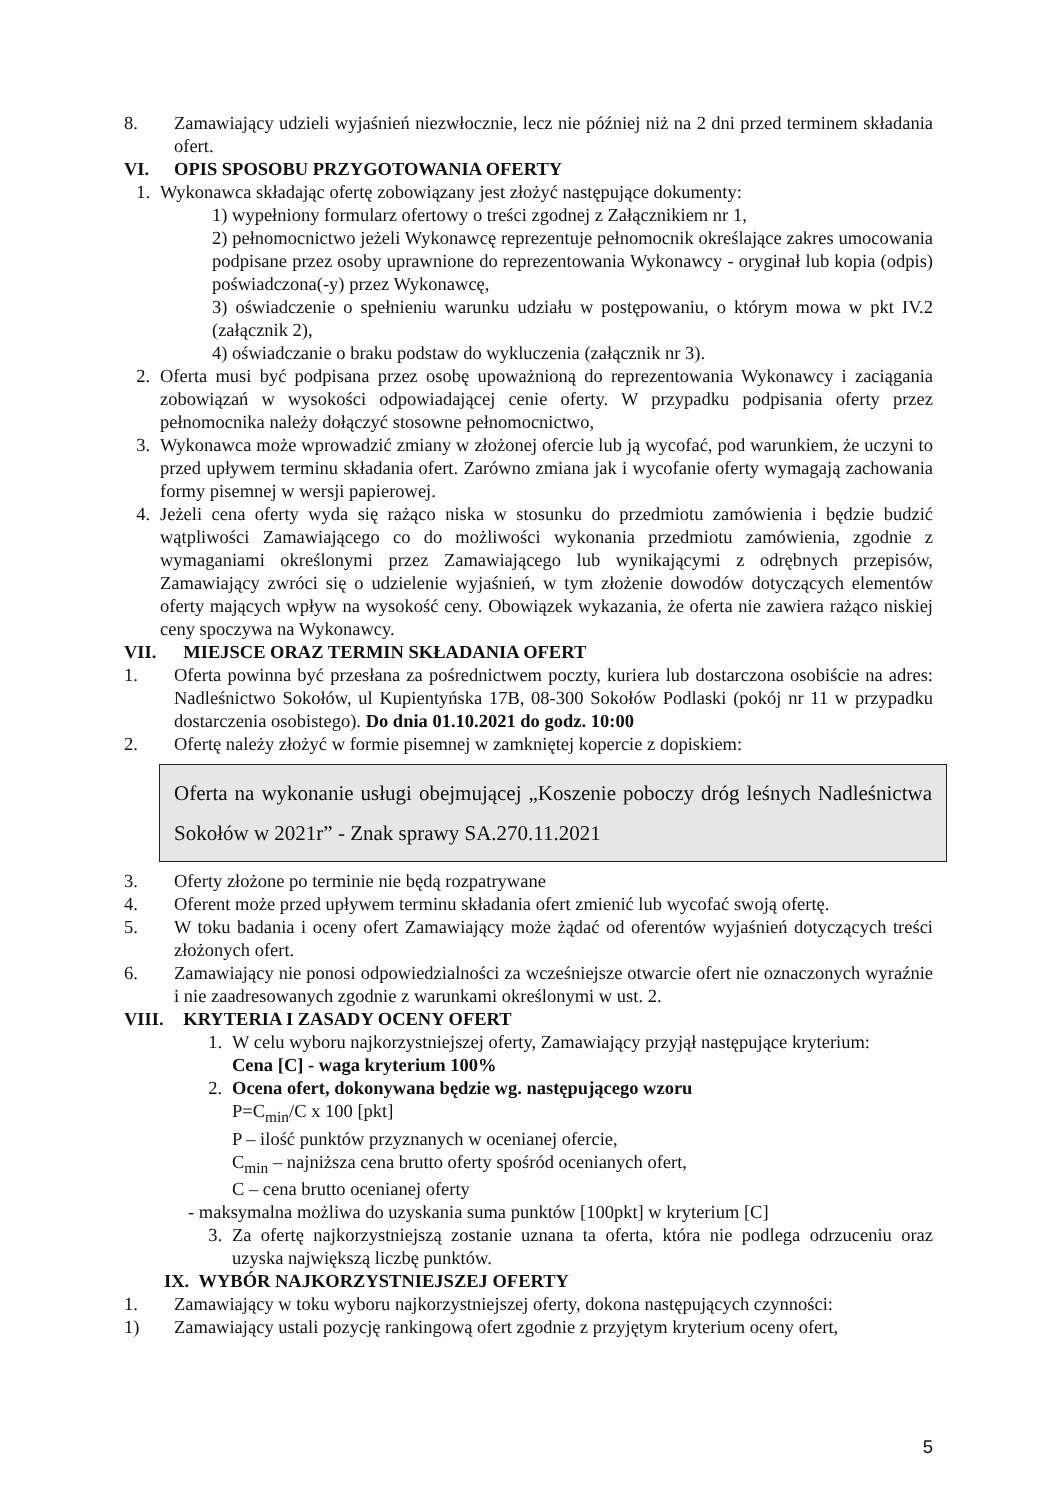8. Zamawiający udzieli wyjaśnień niezwłocznie, lecz nie później niż na 2 dni przed terminem składania ofert.
VI. OPIS SPOSOBU PRZYGOTOWANIA OFERTY
1. Wykonawca składając ofertę zobowiązany jest złożyć następujące dokumenty:
1) wypełniony formularz ofertowy o treści zgodnej z Załącznikiem nr 1,
2) pełnomocnictwo jeżeli Wykonawcę reprezentuje pełnomocnik określające zakres umocowania podpisane przez osoby uprawnione do reprezentowania Wykonawcy - oryginał lub kopia (odpis) poświadczona(-y) przez Wykonawcę,
3) oświadczenie o spełnieniu warunku udziału w postępowaniu, o którym mowa w pkt IV.2 (załącznik 2),
4) oświadczanie o braku podstaw do wykluczenia (załącznik nr 3).
2. Oferta musi być podpisana przez osobę upoważnioną do reprezentowania Wykonawcy i zaciągania zobowiązań w wysokości odpowiadającej cenie oferty. W przypadku podpisania oferty przez pełnomocnika należy dołączyć stosowne pełnomocnictwo,
3. Wykonawca może wprowadzić zmiany w złożonej ofercie lub ją wycofać, pod warunkiem, że uczyni to przed upływem terminu składania ofert. Zarówno zmiana jak i wycofanie oferty wymagają zachowania formy pisemnej w wersji papierowej.
4. Jeżeli cena oferty wyda się rażąco niska w stosunku do przedmiotu zamówienia i będzie budzić wątpliwości Zamawiającego co do możliwości wykonania przedmiotu zamówienia, zgodnie z wymaganiami określonymi przez Zamawiającego lub wynikającymi z odrębnych przepisów, Zamawiający zwróci się o udzielenie wyjaśnień, w tym złożenie dowodów dotyczących elementów oferty mających wpływ na wysokość ceny. Obowiązek wykazania, że oferta nie zawiera rażąco niskiej ceny spoczywa na Wykonawcy.
VII. MIEJSCE ORAZ TERMIN SKŁADANIA OFERT
1. Oferta powinna być przesłana za pośrednictwem poczty, kuriera lub dostarczona osobiście na adres: Nadleśnictwo Sokołów, ul Kupientyńska 17B, 08-300 Sokołów Podlaski (pokój nr 11 w przypadku dostarczenia osobistego). Do dnia 01.10.2021 do godz. 10:00
2. Ofertę należy złożyć w formie pisemnej w zamkniętej kopercie z dopiskiem:
Oferta na wykonanie usługi obejmującej „Koszenie poboczy dróg leśnych Nadleśnictwa Sokołów w 2021r” - Znak sprawy SA.270.11.2021
3. Oferty złożone po terminie nie będą rozpatrywane
4. Oferent może przed upływem terminu składania ofert zmienić lub wycofać swoją ofertę.
5. W toku badania i oceny ofert Zamawiający może żądać od oferentów wyjaśnień dotyczących treści złożonych ofert.
6. Zamawiający nie ponosi odpowiedzialności za wcześniejsze otwarcie ofert nie oznaczonych wyraźnie i nie zaadresowanych zgodnie z warunkami określonymi w ust. 2.
VIII.
KRYTERIA I ZASADY OCENY OFERT
1. W celu wyboru najkorzystniejszej oferty, Zamawiający przyjął następujące kryterium:
Cena [C] - waga kryterium 100%
2. Ocena ofert, dokonywana będzie wg. następującego wzoru
P=C<sub>min</sub>/C x 100 [pkt]
P – ilość punktów przyznanych w ocenianej ofercie,
C<sub>min</sub> – najniższa cena brutto oferty spośród ocenianych ofert,
C – cena brutto ocenianej oferty
- maksymalna możliwa do uzyskania suma punktów [100pkt] w kryterium [C]
3. Za ofertę najkorzystniejszą zostanie uznana ta oferta, która nie podlega odrzuceniu oraz uzyska największą liczbę punktów.
IX. WYBÓR NAJKORZYSTNIEJSZEJ OFERTY
1. Zamawiający w toku wyboru najkorzystniejszej oferty, dokona następujących czynności:
1) Zamawiający ustali pozycję rankingową ofert zgodnie z przyjętym kryterium oceny ofert,
5